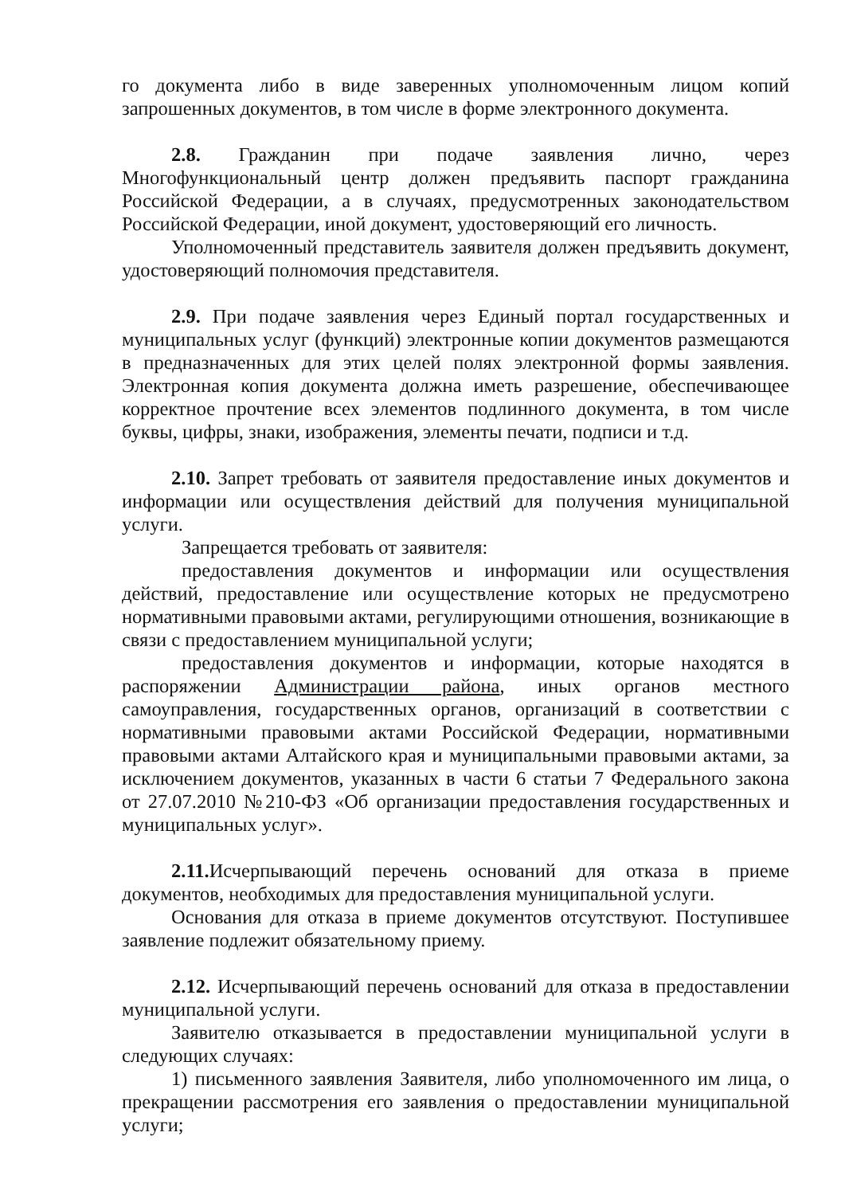го документа либо в виде заверенных уполномоченным лицом копий запрошенных документов, в том числе в форме электронного документа.
2.8. Гражданин при подаче заявления лично, через Многофункциональный центр должен предъявить паспорт гражданина Российской Федерации, а в случаях, предусмотренных законодательством Российской Федерации, иной документ, удостоверяющий его личность.
Уполномоченный представитель заявителя должен предъявить документ, удостоверяющий полномочия представителя.
2.9. При подаче заявления через Единый портал государственных и муниципальных услуг (функций) электронные копии документов размещаются в предназначенных для этих целей полях электронной формы заявления. Электронная копия документа должна иметь разрешение, обеспечивающее корректное прочтение всех элементов подлинного документа, в том числе буквы, цифры, знаки, изображения, элементы печати, подписи и т.д.
2.10. Запрет требовать от заявителя предоставление иных документов и информации или осуществления действий для получения муниципальной услуги.
Запрещается требовать от заявителя:
предоставления документов и информации или осуществления действий, предоставление или осуществление которых не предусмотрено нормативными правовыми актами, регулирующими отношения, возникающие в связи с предоставлением муниципальной услуги;
предоставления документов и информации, которые находятся в распоряжении Администрации района, иных органов местного самоуправления, государственных органов, организаций в соответствии с нормативными правовыми актами Российской Федерации, нормативными правовыми актами Алтайского края и муниципальными правовыми актами, за исключением документов, указанных в части 6 статьи 7 Федерального закона от 27.07.2010 №210-ФЗ «Об организации предоставления государственных и муниципальных услуг».
2.11. Исчерпывающий перечень оснований для отказа в приеме документов, необходимых для предоставления муниципальной услуги.
Основания для отказа в приеме документов отсутствуют. Поступившее заявление подлежит обязательному приему.
2.12. Исчерпывающий перечень оснований для отказа в предоставлении муниципальной услуги.
Заявителю отказывается в предоставлении муниципальной услуги в следующих случаях:
1) письменного заявления Заявителя, либо уполномоченного им лица, о прекращении рассмотрения его заявления о предоставлении муниципальной услуги;